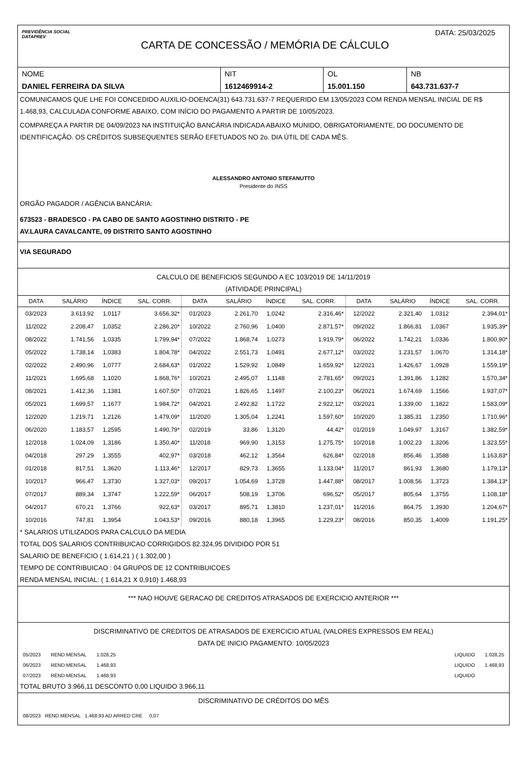PREVIDÊNCIA SOCIAL
DATAPREV
CARTA DE CONCESSÃO / MEMÓRIA DE CÁLCULO
DATA: 25/03/2025
| NOME | NIT | OL | NB |
| DANIEL FERREIRA DA SILVA | 1612469914-2 | 15.001.150 | 643.731.637-7 |
COMUNICAMOS QUE LHE FOI CONCEDIDO AUXILIO-DOENCA(31) 643.731.637-7 REQUERIDO EM 13/05/2023 COM RENDA MENSAL INICIAL DE R$ 1.468,93, CALCULADA CONFORME ABAIXO, COM INÍCIO DO PAGAMENTO A PARTIR DE 10/05/2023.
COMPAREÇA A PARTIR DE 04/09/2023 NA INSTITUIÇÃO BANCÁRIA INDICADA ABAIXO MUNIDO, OBRIGATORIAMENTE, DO DOCUMENTO DE IDENTIFICAÇÃO. OS CRÉDITOS SUBSEQUENTES SERÃO EFETUADOS NO 2o. DIA ÚTIL DE CADA MÊS.
ALESSANDRO ANTONIO STEFANUTTO
Presidente do INSS
ORGÃO PAGADOR / AGÊNCIA BANCÁRIA:
673523 - BRADESCO - PA CABO DE SANTO AGOSTINHO DISTRITO - PE
AV.LAURA CAVALCANTE, 09 DISTRITO SANTO AGOSTINHO
VIA SEGURADO
CALCULO DE BENEFICIOS SEGUNDO A EC 103/2019 DE 14/11/2019
(ATIVIDADE PRINCIPAL)
| DATA | SALÁRIO | ÍNDICE | SAL. CORR. | DATA | SALÁRIO | ÍNDICE | SAL. CORR. | DATA | SALÁRIO | ÍNDICE | SAL. CORR. |
| --- | --- | --- | --- | --- | --- | --- | --- | --- | --- | --- | --- |
| 03/2023 | 3.613,92 | 1,0117 | 3.656,32* | 01/2023 | 2.261,70 | 1,0242 | 2.316,46* | 12/2022 | 2.321,40 | 1,0312 | 2.394,01* |
| 11/2022 | 2.208,47 | 1,0352 | 2.286,20* | 10/2022 | 2.760,96 | 1,0400 | 2.871,57* | 09/2022 | 1.866,81 | 1,0367 | 1.935,39* |
| 08/2022 | 1.741,56 | 1,0335 | 1.799,94* | 07/2022 | 1.868,74 | 1,0273 | 1.919,79* | 06/2022 | 1.742,21 | 1,0336 | 1.800,90* |
| 05/2022 | 1.738,14 | 1,0383 | 1.804,78* | 04/2022 | 2.551,73 | 1,0491 | 2.677,12* | 03/2022 | 1.231,57 | 1,0670 | 1.314,18* |
| 02/2022 | 2.490,96 | 1,0777 | 2.684,63* | 01/2022 | 1.529,92 | 1,0849 | 1.659,92* | 12/2021 | 1.426,67 | 1,0928 | 1.559,19* |
| 11/2021 | 1.695,68 | 1,1020 | 1.868,76* | 10/2021 | 2.495,07 | 1,1148 | 2.781,65* | 09/2021 | 1.391,86 | 1,1282 | 1.570,34* |
| 08/2021 | 1.412,36 | 1,1381 | 1.607,50* | 07/2021 | 1.826,65 | 1,1497 | 2.100,23* | 06/2021 | 1.674,69 | 1,1566 | 1.937,07* |
| 05/2021 | 1.699,57 | 1,1677 | 1.984,72* | 04/2021 | 2.492,82 | 1,1722 | 2.922,12* | 03/2021 | 1.339,00 | 1,1822 | 1.583,09* |
| 12/2020 | 1.219,71 | 1,2126 | 1.479,09* | 11/2020 | 1.305,04 | 1,2241 | 1.597,60* | 10/2020 | 1.385,31 | 1,2350 | 1.710,96* |
| 06/2020 | 1.183,57 | 1,2595 | 1.490,79* | 02/2019 | 33,86 | 1,3120 | 44,42* | 01/2019 | 1.049,97 | 1,3167 | 1.382,59* |
| 12/2018 | 1.024,09 | 1,3186 | 1.350,40* | 11/2018 | 969,90 | 1,3153 | 1.275,75* | 10/2018 | 1.002,23 | 1,3206 | 1.323,55* |
| 04/2018 | 297,29 | 1,3555 | 402,97* | 03/2018 | 462,12 | 1,3564 | 626,84* | 02/2018 | 856,46 | 1,3588 | 1.163,83* |
| 01/2018 | 817,51 | 1,3620 | 1.113,46* | 12/2017 | 829,73 | 1,3655 | 1.133,04* | 11/2017 | 861,93 | 1,3680 | 1.179,13* |
| 10/2017 | 966,47 | 1,3730 | 1.327,03* | 09/2017 | 1.054,69 | 1,3728 | 1.447,88* | 08/2017 | 1.008,56 | 1,3723 | 1.384,13* |
| 07/2017 | 889,34 | 1,3747 | 1.222,59* | 06/2017 | 508,19 | 1,3706 | 696,52* | 05/2017 | 805,64 | 1,3755 | 1.108,18* |
| 04/2017 | 670,21 | 1,3766 | 922,63* | 03/2017 | 895,71 | 1,3810 | 1.237,01* | 11/2016 | 864,75 | 1,3930 | 1.204,67* |
| 10/2016 | 747,81 | 1,3954 | 1.043,53* | 09/2016 | 880,18 | 1,3965 | 1.229,23* | 08/2016 | 850,35 | 1,4009 | 1.191,25* |
* SALARIOS UTILIZADOS PARA CALCULO DA MEDIA
TOTAL DOS SALARIOS CONTRIBUICAO CORRIGIDOS 82.324,95 DIVIDIDO POR 51
SALARIO DE BENEFICIO ( 1.614,21 ) ( 1.302,00 )
TEMPO DE CONTRIBUICAO : 04 GRUPOS DE 12 CONTRIBUICOES
RENDA MENSAL INICIAL: ( 1.614,21 X 0,910) 1.468,93
*** NAO HOUVE GERACAO DE CREDITOS ATRASADOS DE EXERCICIO ANTERIOR ***
DISCRIMINATIVO DE CREDITOS DE ATRASADOS DE EXERCICIO ATUAL (VALORES EXPRESSOS EM REAL)
DATA DE INICIO PAGAMENTO: 10/05/2023
| 05/2023 | REND.MENSAL | 1.028,25 | | LIQUIDO | 1.028,25 |
| 06/2023 | REND.MENSAL | 1.468,93 | | LIQUIDO | 1.468,93 |
| 07/2023 | REND.MENSAL | 1.468,93 | | LIQUIDO | |
TOTAL BRUTO 3.966,11 DESCONTO 0,00 LIQUIDO 3.966,11
DISCRIMINATIVO DE CRÉDITOS DO MÊS
08/2023 REND.MENSAL 1.468,93 AD ARRED CRE 0,07